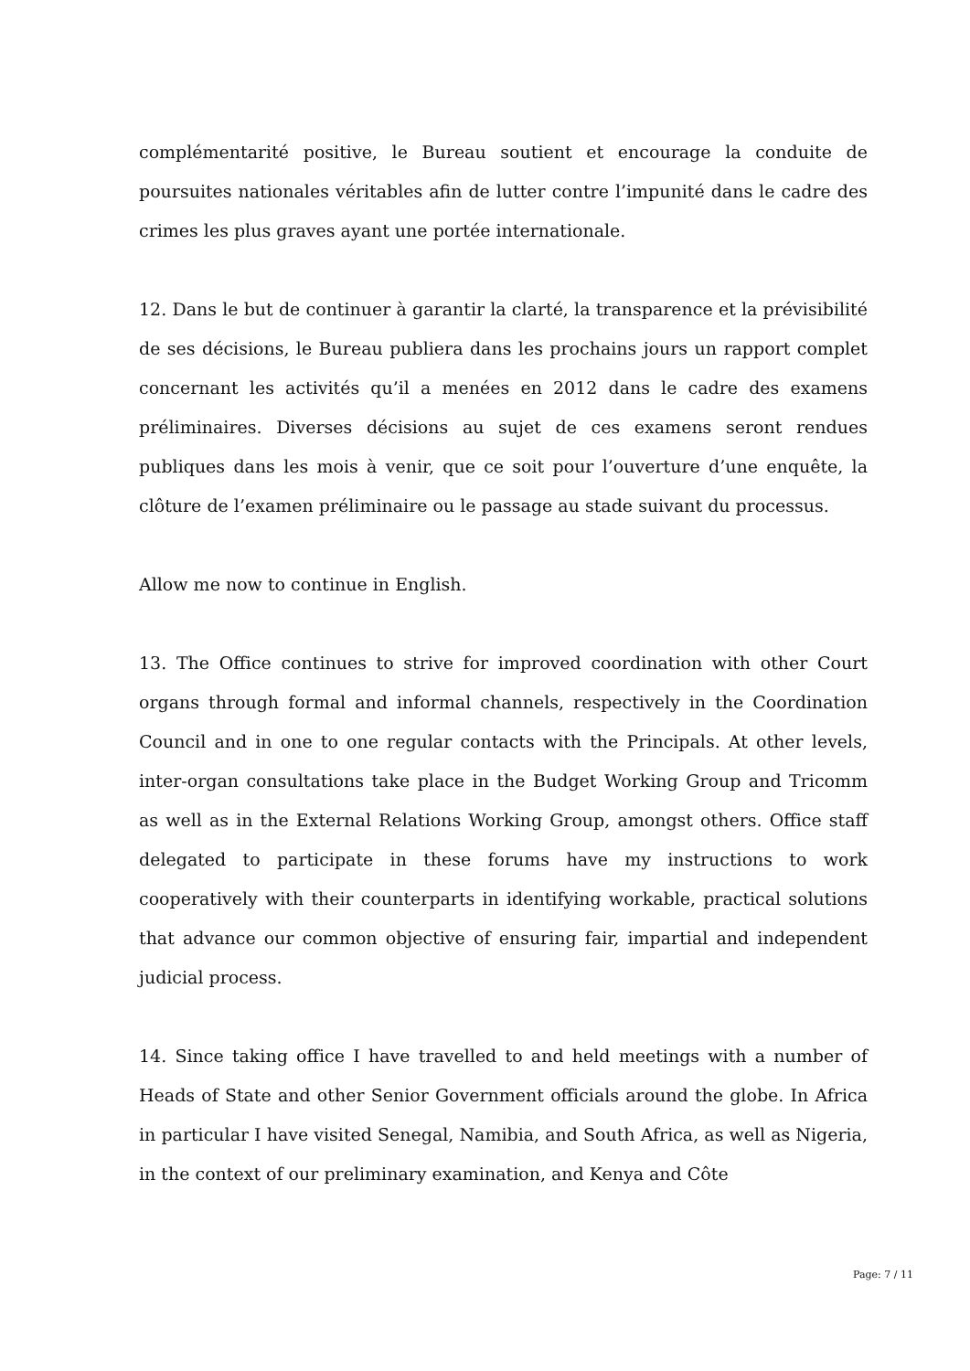complémentarité positive, le Bureau soutient et encourage la conduite de poursuites nationales véritables afin de lutter contre l’impunité dans le cadre des crimes les plus graves ayant une portée internationale.
12. Dans le but de continuer à garantir la clarté, la transparence et la prévisibilité de ses décisions, le Bureau publiera dans les prochains jours un rapport complet concernant les activités qu’il a menées en 2012 dans le cadre des examens préliminaires. Diverses décisions au sujet de ces examens seront rendues publiques dans les mois à venir, que ce soit pour l’ouverture d’une enquête, la clôture de l’examen préliminaire ou le passage au stade suivant du processus.
Allow me now to continue in English.
13. The Office continues to strive for improved coordination with other Court organs through formal and informal channels, respectively in the Coordination Council and in one to one regular contacts with the Principals. At other levels, inter-organ consultations take place in the Budget Working Group and Tricomm as well as in the External Relations Working Group, amongst others. Office staff delegated to participate in these forums have my instructions to work cooperatively with their counterparts in identifying workable, practical solutions that advance our common objective of ensuring fair, impartial and independent judicial process.
14. Since taking office I have travelled to and held meetings with a number of Heads of State and other Senior Government officials around the globe. In Africa in particular I have visited Senegal, Namibia, and South Africa, as well as Nigeria, in the context of our preliminary examination, and Kenya and Côte
Page: 7 / 11